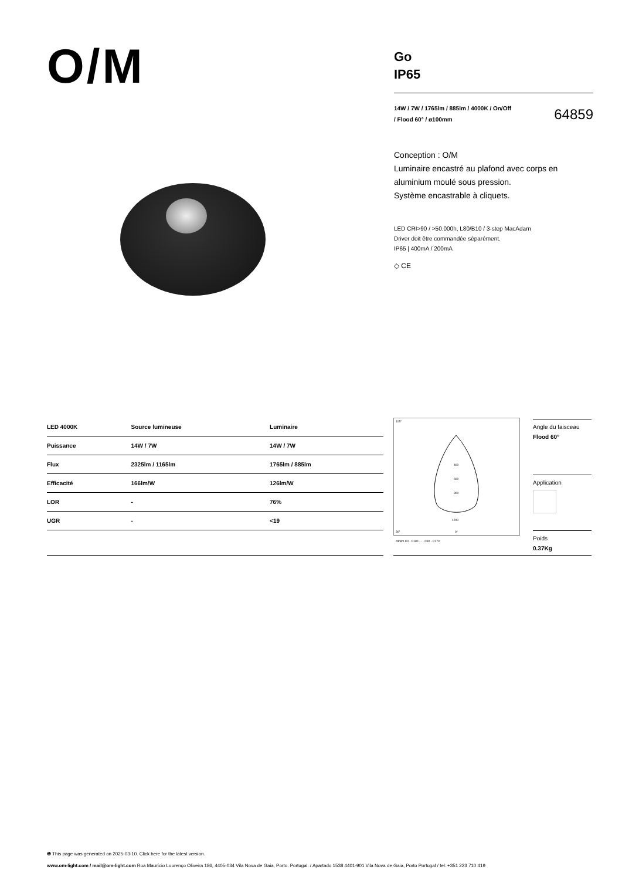O/M
Go
IP65
14W / 7W / 1765lm / 885lm / 4000K / On/Off
/ Flood 60° / ø100mm 64859
Conception : O/M
Luminaire encastré au plafond avec corps en aluminium moulé sous pression.
Système encastrable à cliquets.
LED CRI>90 / >50.000h, L80/B10 / 3-step MacAdam
Driver doit être commandée séparément.
IP65 | 400mA / 200mA
◇ CE
| LED 4000K | Source lumineuse | Luminaire |
| --- | --- | --- |
| Puissance | 14W / 7W | 14W / 7W |
| Flux | 2325lm / 1165lm | 1765lm / 885lm |
| Efficacité | 166lm/W | 126lm/W |
| LOR | - | 76% |
| UGR | - | <19 |
105°
30°
0°
400
600
800
1200
cd/klm C0 - C180 - - - C90 - C270
Angle du faisceau
Flood 60°
Application
Poids
0.37Kg
❶ This page was generated on 2025-03-10. Click here for the latest version.
www.om-light.com / mail@om-light.com Rua Maurício Lourenço Oliveira 186, 4405-034 Vila Nova de Gaia, Porto. Portugal. / Apartado 1538 4401-901 Vila Nova de Gaia, Porto Portugal / tel. +351 223 710 419